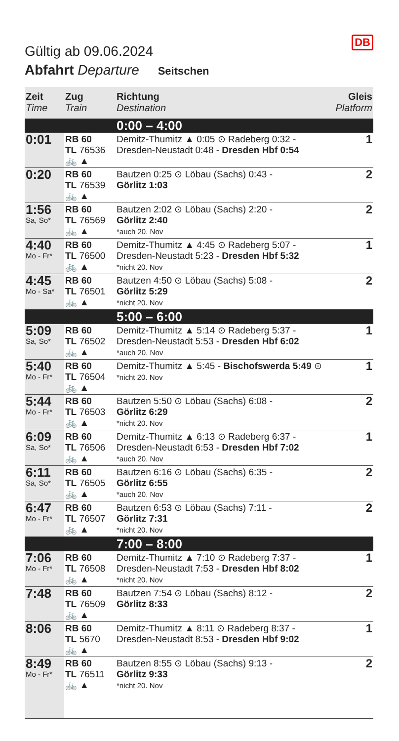DB
Gültig ab 09.06.2024
Abfahrt Departure Seitschen
| Zeit Time | Zug Train | Richtung Destination | Gleis Platform |
| --- | --- | --- | --- |
| 0:00 – 4:00 | | | |
| 0:01 | RB 60 TL 76536 🚲 ▲ | Demitz-Thumitz ▲ 0:05 ⊙ Radeberg 0:32 - Dresden-Neustadt 0:48 - Dresden Hbf 0:54 | 1 |
| 0:20 | RB 60 TL 76539 🚲 ▲ | Bautzen 0:25 ⊙ Löbau (Sachs) 0:43 - Görlitz 1:03 | 2 |
| 1:56 Sa, So* | RB 60 TL 76569 🚲 ▲ | Bautzen 2:02 ⊙ Löbau (Sachs) 2:20 - Görlitz 2:40 *auch 20. Nov | 2 |
| 4:40 Mo - Fr* | RB 60 TL 76500 🚲 ▲ | Demitz-Thumitz ▲ 4:45 ⊙ Radeberg 5:07 - Dresden-Neustadt 5:23 - Dresden Hbf 5:32 *nicht 20. Nov | 1 |
| 4:45 Mo - Sa* | RB 60 TL 76501 🚲 ▲ | Bautzen 4:50 ⊙ Löbau (Sachs) 5:08 - Görlitz 5:29 *nicht 20. Nov | 2 |
| 5:00 – 6:00 | | | |
| 5:09 Sa, So* | RB 60 TL 76502 🚲 ▲ | Demitz-Thumitz ▲ 5:14 ⊙ Radeberg 5:37 - Dresden-Neustadt 5:53 - Dresden Hbf 6:02 *auch 20. Nov | 1 |
| 5:40 Mo - Fr* | RB 60 TL 76504 🚲 ▲ | Demitz-Thumitz ▲ 5:45 - Bischofswerda 5:49 ⊙ *nicht 20. Nov | 1 |
| 5:44 Mo - Fr* | RB 60 TL 76503 🚲 ▲ | Bautzen 5:50 ⊙ Löbau (Sachs) 6:08 - Görlitz 6:29 *nicht 20. Nov | 2 |
| 6:09 Sa, So* | RB 60 TL 76506 🚲 ▲ | Demitz-Thumitz ▲ 6:13 ⊙ Radeberg 6:37 - Dresden-Neustadt 6:53 - Dresden Hbf 7:02 *auch 20. Nov | 1 |
| 6:11 Sa, So* | RB 60 TL 76505 🚲 ▲ | Bautzen 6:16 ⊙ Löbau (Sachs) 6:35 - Görlitz 6:55 *auch 20. Nov | 2 |
| 6:47 Mo - Fr* | RB 60 TL 76507 🚲 ▲ | Bautzen 6:53 ⊙ Löbau (Sachs) 7:11 - Görlitz 7:31 *nicht 20. Nov | 2 |
| 7:00 – 8:00 | | | |
| 7:06 Mo - Fr* | RB 60 TL 76508 🚲 ▲ | Demitz-Thumitz ▲ 7:10 ⊙ Radeberg 7:37 - Dresden-Neustadt 7:53 - Dresden Hbf 8:02 *nicht 20. Nov | 1 |
| 7:48 | RB 60 TL 76509 🚲 ▲ | Bautzen 7:54 ⊙ Löbau (Sachs) 8:12 - Görlitz 8:33 | 2 |
| 8:06 | RB 60 TL 5670 🚲 ▲ | Demitz-Thumitz ▲ 8:11 ⊙ Radeberg 8:37 - Dresden-Neustadt 8:53 - Dresden Hbf 9:02 | 1 |
| 8:49 Mo - Fr* | RB 60 TL 76511 🚲 ▲ | Bautzen 8:55 ⊙ Löbau (Sachs) 9:13 - Görlitz 9:33 *nicht 20. Nov | 2 |